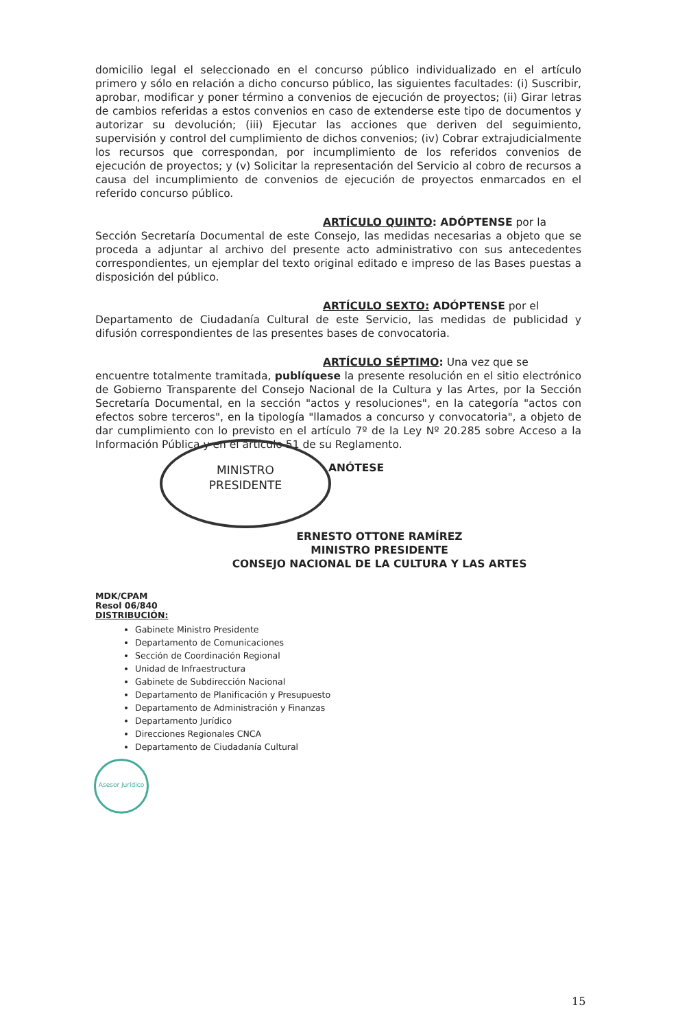domicilio legal el seleccionado en el concurso público individualizado en el artículo primero y sólo en relación a dicho concurso público, las siguientes facultades: (i) Suscribir, aprobar, modificar y poner término a convenios de ejecución de proyectos; (ii) Girar letras de cambios referidas a estos convenios en caso de extenderse este tipo de documentos y autorizar su devolución; (iii) Ejecutar las acciones que deriven del seguimiento, supervisión y control del cumplimiento de dichos convenios; (iv) Cobrar extrajudicialmente los recursos que correspondan, por incumplimiento de los referidos convenios de ejecución de proyectos; y (v) Solicitar la representación del Servicio al cobro de recursos a causa del incumplimiento de convenios de ejecución de proyectos enmarcados en el referido concurso público.
ARTÍCULO QUINTO: ADÓPTENSE por la
Sección Secretaría Documental de este Consejo, las medidas necesarias a objeto que se proceda a adjuntar al archivo del presente acto administrativo con sus antecedentes correspondientes, un ejemplar del texto original editado e impreso de las Bases puestas a disposición del público.
ARTÍCULO SEXTO: ADÓPTENSE por el
Departamento de Ciudadanía Cultural de este Servicio, las medidas de publicidad y difusión correspondientes de las presentes bases de convocatoria.
ARTÍCULO SÉPTIMO: Una vez que se
encuentre totalmente tramitada, publíquese la presente resolución en el sitio electrónico de Gobierno Transparente del Consejo Nacional de la Cultura y las Artes, por la Sección Secretaría Documental, en la sección "actos y resoluciones", en la categoría "actos con efectos sobre terceros", en la tipología "llamados a concurso y convocatoria", a objeto de dar cumplimiento con lo previsto en el artículo 7º de la Ley Nº 20.285 sobre Acceso a la Información Pública y en el artículo 51 de su Reglamento.
ANÓTESE
ERNESTO OTTONE RAMÍREZ
MINISTRO PRESIDENTE
CONSEJO NACIONAL DE LA CULTURA Y LAS ARTES
MDK/CPAM
Resol 06/840
DISTRIBUCIÓN:
Gabinete Ministro Presidente
Departamento de Comunicaciones
Sección de Coordinación Regional
Unidad de Infraestructura
Gabinete de Subdirección Nacional
Departamento de Planificación y Presupuesto
Departamento de Administración y Finanzas
Departamento Jurídico
Direcciones Regionales CNCA
Departamento de Ciudadanía Cultural
MINISTRO
PRESIDENTE
Asesor Jurídico
15